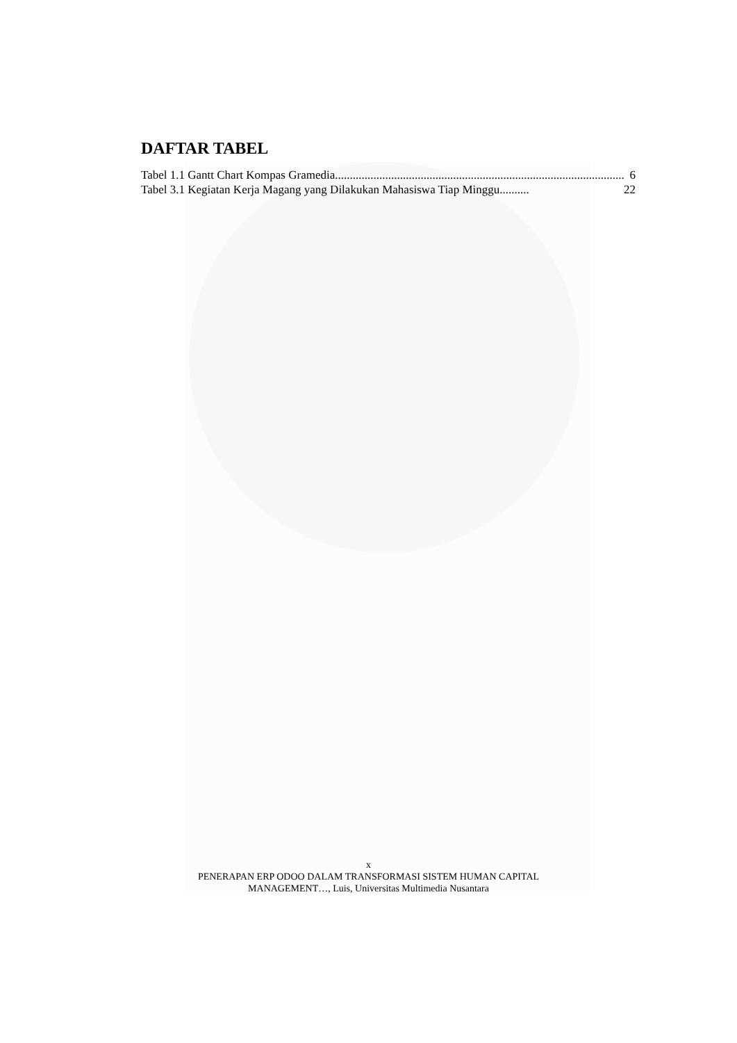DAFTAR TABEL
Tabel 1.1 Gantt Chart Kompas Gramedia.................................................................................................. 6
Tabel 3.1 Kegiatan Kerja Magang yang Dilakukan Mahasiswa Tiap Minggu.......... 22
x
PENERAPAN ERP ODOO DALAM TRANSFORMASI SISTEM HUMAN CAPITAL
MANAGEMENT…, Luis, Universitas Multimedia Nusantara